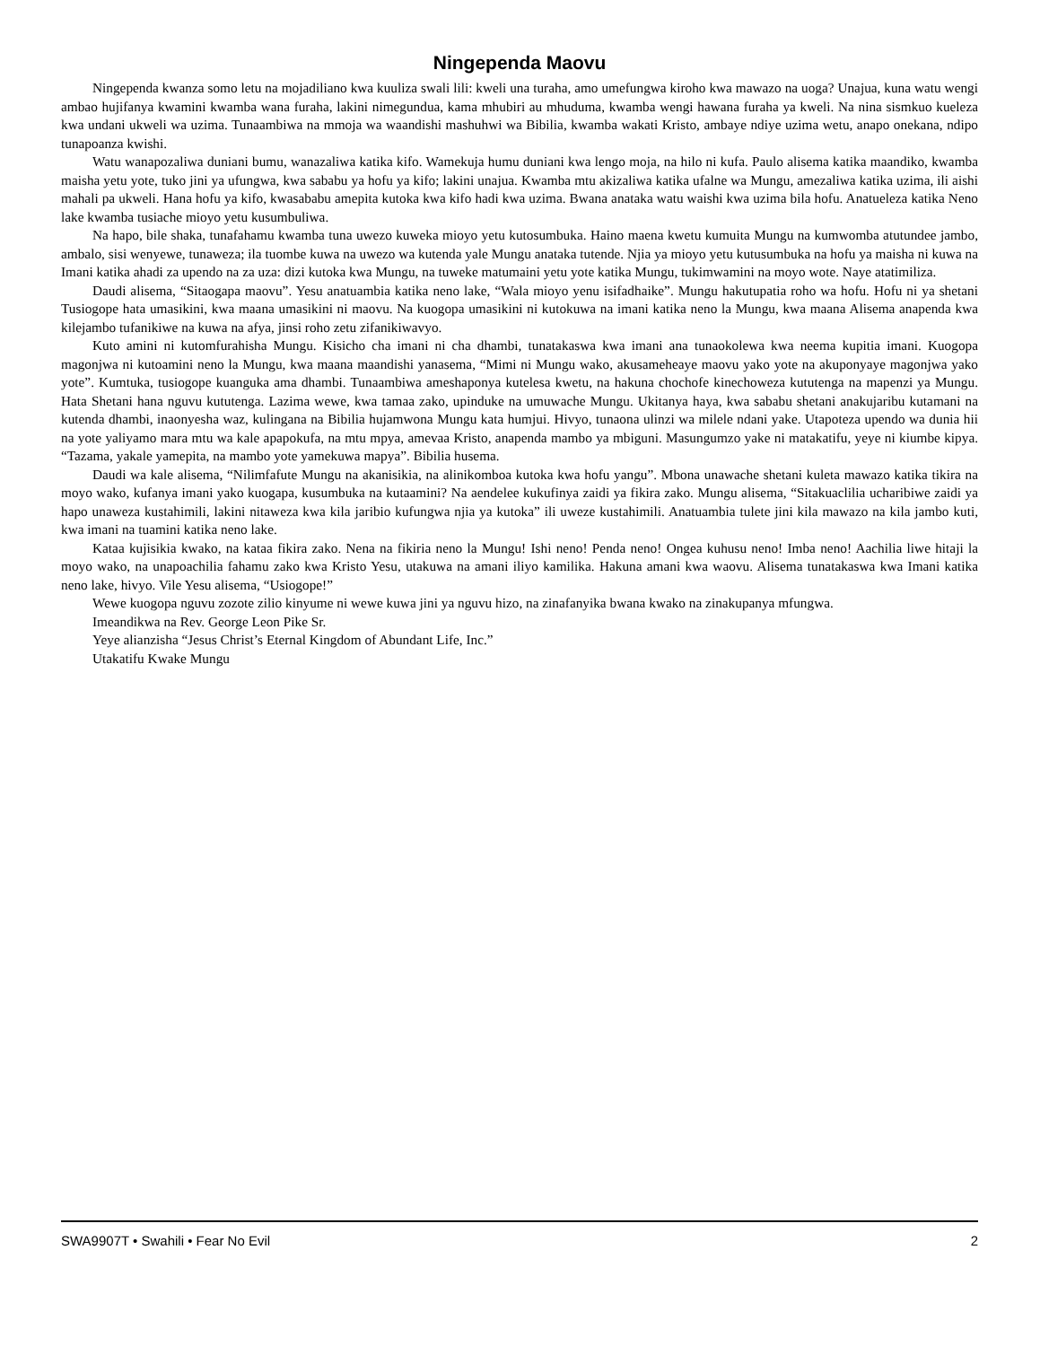Ningependa Maovu
Ningependa kwanza somo letu na mojadiliano kwa kuuliza swali lili: kweli una turaha, amo umefungwa kiroho kwa mawazo na uoga? Unajua, kuna watu wengi ambao hujifanya kwamini kwamba wana furaha, lakini nimegundua, kama mhubiri au mhuduma, kwamba wengi hawana furaha ya kweli. Na nina sismkuo kueleza kwa undani ukweli wa uzima. Tunaambiwa na mmoja wa waandishi mashuhwi wa Bibilia, kwamba wakati Kristo, ambaye ndiye uzima wetu, anapo onekana, ndipo tunapoanza kwishi.
Watu wanapozaliwa duniani bumu, wanazaliwa katika kifo. Wamekuja humu duniani kwa lengo moja, na hilo ni kufa. Paulo alisema katika maandiko, kwamba maisha yetu yote, tuko jini ya ufungwa, kwa sababu ya hofu ya kifo; lakini unajua. Kwamba mtu akizaliwa katika ufalne wa Mungu, amezaliwa katika uzima, ili aishi mahali pa ukweli. Hana hofu ya kifo, kwasababu amepita kutoka kwa kifo hadi kwa uzima. Bwana anataka watu waishi kwa uzima bila hofu. Anatueleza katika Neno lake kwamba tusiache mioyo yetu kusumbuliwa.
Na hapo, bile shaka, tunafahamu kwamba tuna uwezo kuweka mioyo yetu kutosumbuka. Haino maena kwetu kumuita Mungu na kumwomba atutundee jambo, ambalo, sisi wenyewe, tunaweza; ila tuombe kuwa na uwezo wa kutenda yale Mungu anataka tutende. Njia ya mioyo yetu kutusumbuka na hofu ya maisha ni kuwa na Imani katika ahadi za upendo na za uza: dizi kutoka kwa Mungu, na tuweke matumaini yetu yote katika Mungu, tukimwamini na moyo wote. Naye atatimiliza.
Daudi alisema, “Sitaogapa maovu”. Yesu anatuambia katika neno lake, “Wala mioyo yenu isifadhaike”. Mungu hakutupatia roho wa hofu. Hofu ni ya shetani Tusiogope hata umasikini, kwa maana umasikini ni maovu. Na kuogopa umasikini ni kutokuwa na imani katika neno la Mungu, kwa maana Alisema anapenda kwa kilejambo tufanikiwe na kuwa na afya, jinsi roho zetu zifanikiwavyo.
Kuto amini ni kutomfurahisha Mungu. Kisicho cha imani ni cha dhambi, tunatakaswa kwa imani ana tunaokolewa kwa neema kupitia imani. Kuogopa magonjwa ni kutoamini neno la Mungu, kwa maana maandishi yanasema, “Mimi ni Mungu wako, akusameheaye maovu yako yote na akuponyaye magonjwa yako yote”. Kumtuka, tusiogope kuanguka ama dhambi. Tunaambiwa ameshaponya kutelesa kwetu, na hakuna chochofe kinechoweza kututenga na mapenzi ya Mungu. Hata Shetani hana nguvu kututenga. Lazima wewe, kwa tamaa zako, upinduke na umuwache Mungu. Ukitanya haya, kwa sababu shetani anakujaribu kutamani na kutenda dhambi, inaonyesha waz, kulingana na Bibilia hujamwona Mungu kata humjui. Hivyo, tunaona ulinzi wa milele ndani yake. Utapoteza upendo wa dunia hii na yote yaliyamo mara mtu wa kale apapokufa, na mtu mpya, amevaa Kristo, anapenda mambo ya mbiguni. Masungumzo yake ni matakatifu, yeye ni kiumbe kipya. “Tazama, yakale yamepita, na mambo yote yamekuwa mapya”. Bibilia husema.
Daudi wa kale alisema, “Nilimfafute Mungu na akanisikia, na alinikomboa kutoka kwa hofu yangu”. Mbona unawache shetani kuleta mawazo katika tikira na moyo wako, kufanya imani yako kuogapa, kusumbuka na kutaamini? Na aendelee kukufinya zaidi ya fikira zako. Mungu alisema, “Sitakuaclilia ucharibiwe zaidi ya hapo unaweza kustahimili, lakini nitaweza kwa kila jaribio kufungwa njia ya kutoka” ili uweze kustahimili. Anatuambia tulete jini kila mawazo na kila jambo kuti, kwa imani na tuamini katika neno lake.
Kataa kujisikia kwako, na kataa fikira zako. Nena na fikiria neno la Mungu! Ishi neno! Penda neno! Ongea kuhusu neno! Imba neno! Aachilia liwe hitaji la moyo wako, na unapoachilia fahamu zako kwa Kristo Yesu, utakuwa na amani iliyo kamilika. Hakuna amani kwa waovu. Alisema tunatakaswa kwa Imani katika neno lake, hivyo. Vile Yesu alisema, “Usiogope!”
Wewe kuogopa nguvu zozote zilio kinyume ni wewe kuwa jini ya nguvu hizo, na zinafanyika bwana kwako na zinakupanya mfungwa.
Imeandikwa na Rev. George Leon Pike Sr.
Yeye alianzisha “Jesus Christ’s Eternal Kingdom of Abundant Life, Inc.”
Utakatifu Kwake Mungu
SWA9907T • Swahili • Fear No Evil 2